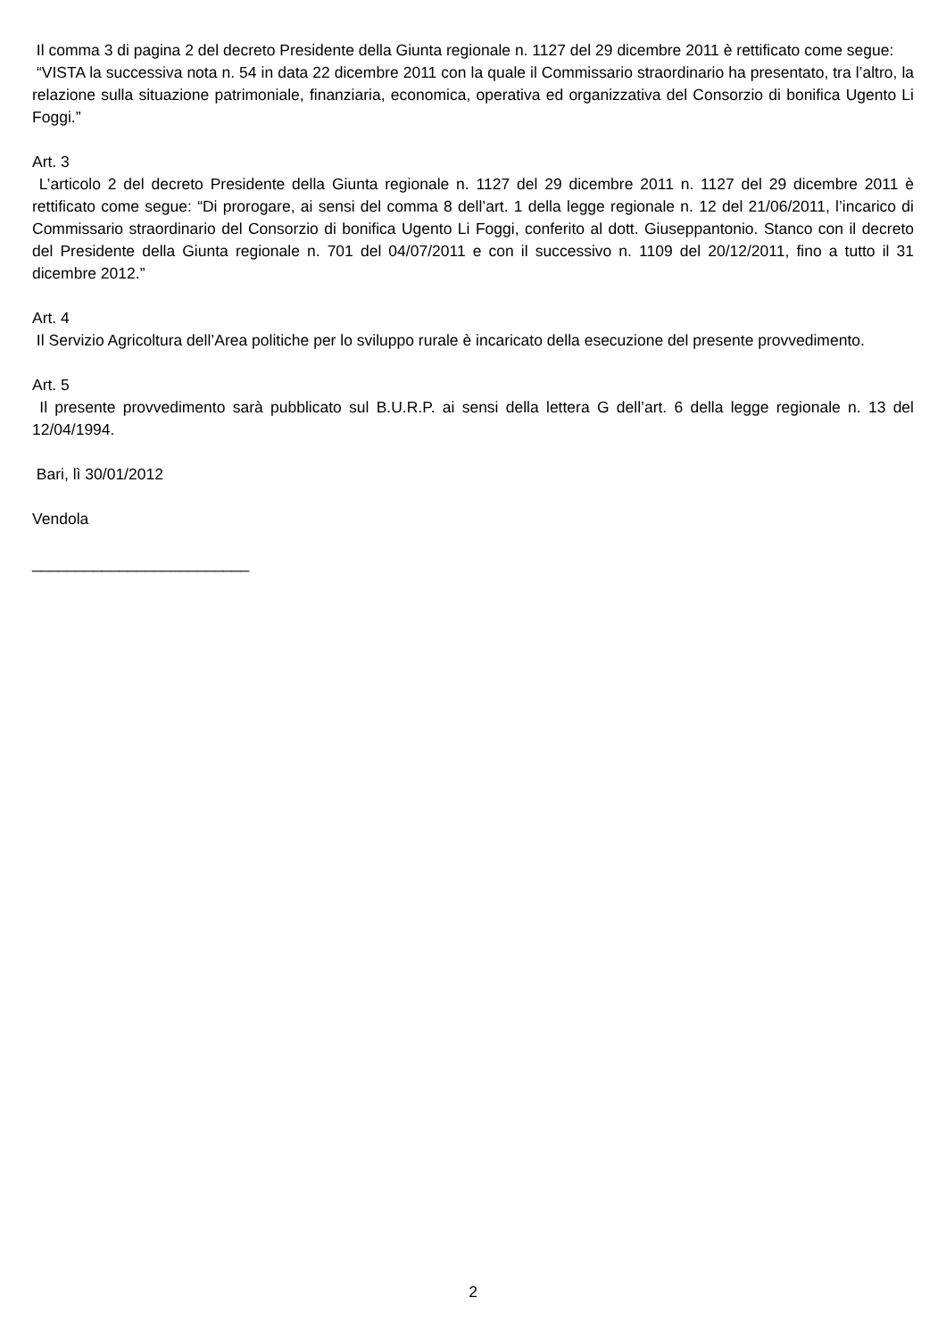Il comma 3 di pagina 2 del decreto Presidente della Giunta regionale n. 1127 del 29 dicembre 2011 è rettificato come segue:
“VISTA la successiva nota n. 54 in data 22 dicembre 2011 con la quale il Commissario straordinario ha presentato, tra l’altro, la relazione sulla situazione patrimoniale, finanziaria, economica, operativa ed organizzativa del Consorzio di bonifica Ugento Li Foggi.”
Art. 3
L’articolo 2 del decreto Presidente della Giunta regionale n. 1127 del 29 dicembre 2011 n. 1127 del 29 dicembre 2011 è rettificato come segue: “Di prorogare, ai sensi del comma 8 dell’art. 1 della legge regionale n. 12 del 21/06/2011, l’incarico di Commissario straordinario del Consorzio di bonifica Ugento Li Foggi, conferito al dott. Giuseppantonio. Stanco con il decreto del Presidente della Giunta regionale n. 701 del 04/07/2011 e con il successivo n. 1109 del 20/12/2011, fino a tutto il 31 dicembre 2012.”
Art. 4
Il Servizio Agricoltura dell’Area politiche per lo sviluppo rurale è incaricato della esecuzione del presente provvedimento.
Art. 5
Il presente provvedimento sarà pubblicato sul B.U.R.P. ai sensi della lettera G dell’art. 6 della legge regionale n. 13 del 12/04/1994.
Bari, lì 30/01/2012
Vendola
_________________________
2